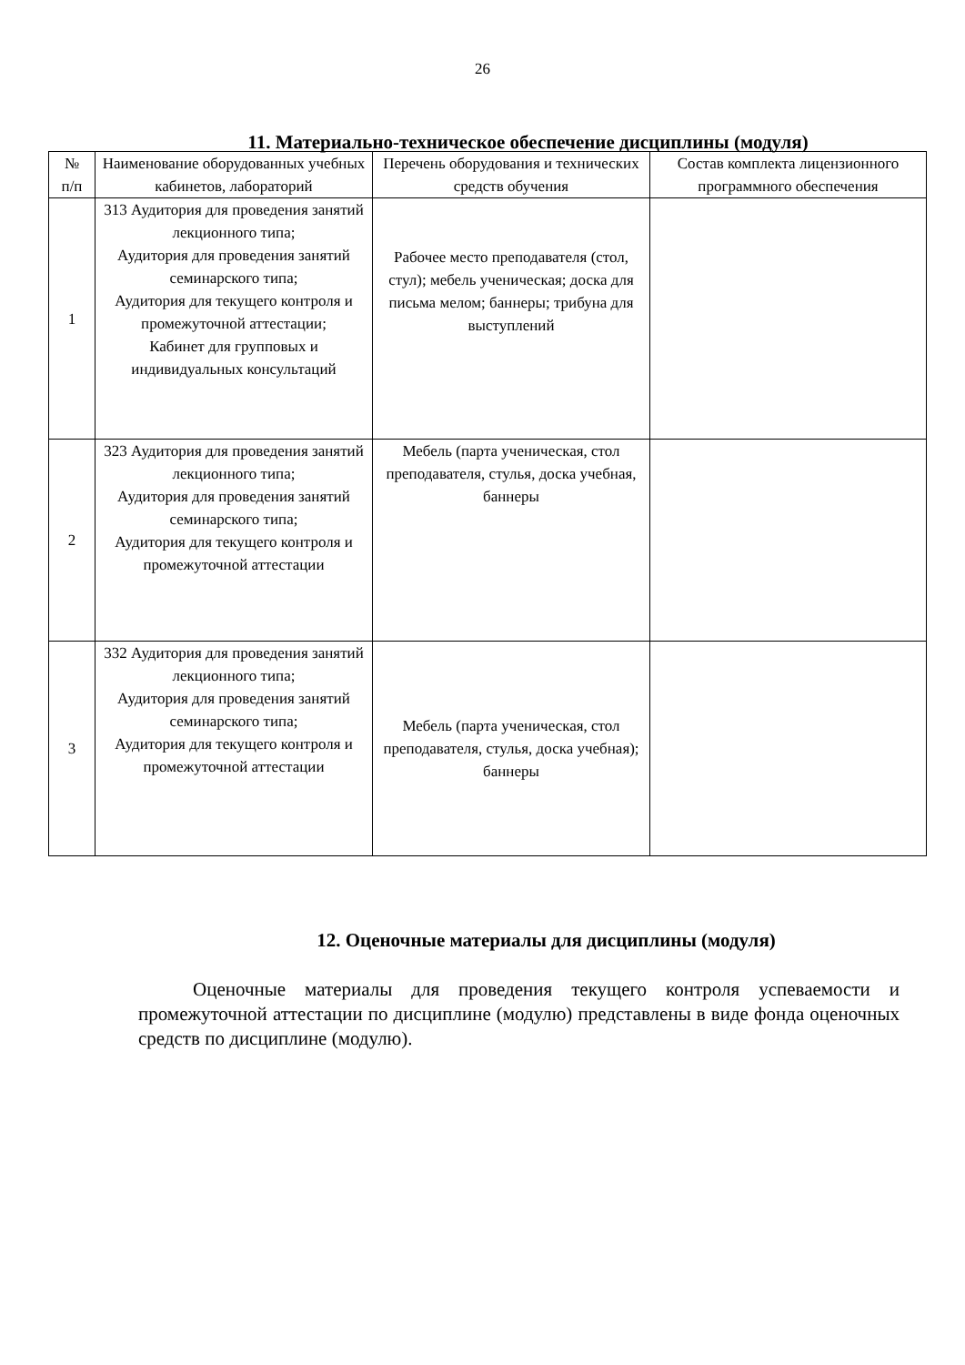26
11. Материально-техническое обеспечение дисциплины (модуля)
| № п/п | Наименование оборудованных учебных кабинетов, лабораторий | Перечень оборудования и технических средств обучения | Состав комплекта лицензионного программного обеспечения |
| --- | --- | --- | --- |
| 1 | 313 Аудитория для проведения занятий лекционного типа; Аудитория для проведения занятий семинарского типа; Аудитория для текущего контроля и промежуточной аттестации; Кабинет для групповых и индивидуальных консультаций | Рабочее место преподавателя (стол, стул); мебель ученическая; доска для письма мелом; баннеры; трибуна для выступлений | |
| 2 | 323 Аудитория для проведения занятий лекционного типа; Аудитория для проведения занятий семинарского типа; Аудитория для текущего контроля и промежуточной аттестации | Мебель (парта ученическая, стол преподавателя, стулья, доска учебная, баннеры | |
| 3 | 332 Аудитория для проведения занятий лекционного типа; Аудитория для проведения занятий семинарского типа; Аудитория для текущего контроля и промежуточной аттестации | Мебель (парта ученическая, стол преподавателя, стулья, доска учебная); баннеры | |
12. Оценочные материалы для дисциплины (модуля)
Оценочные материалы для проведения текущего контроля успеваемости и промежуточной аттестации по дисциплине (модулю) представлены в виде фонда оценочных средств по дисциплине (модулю).